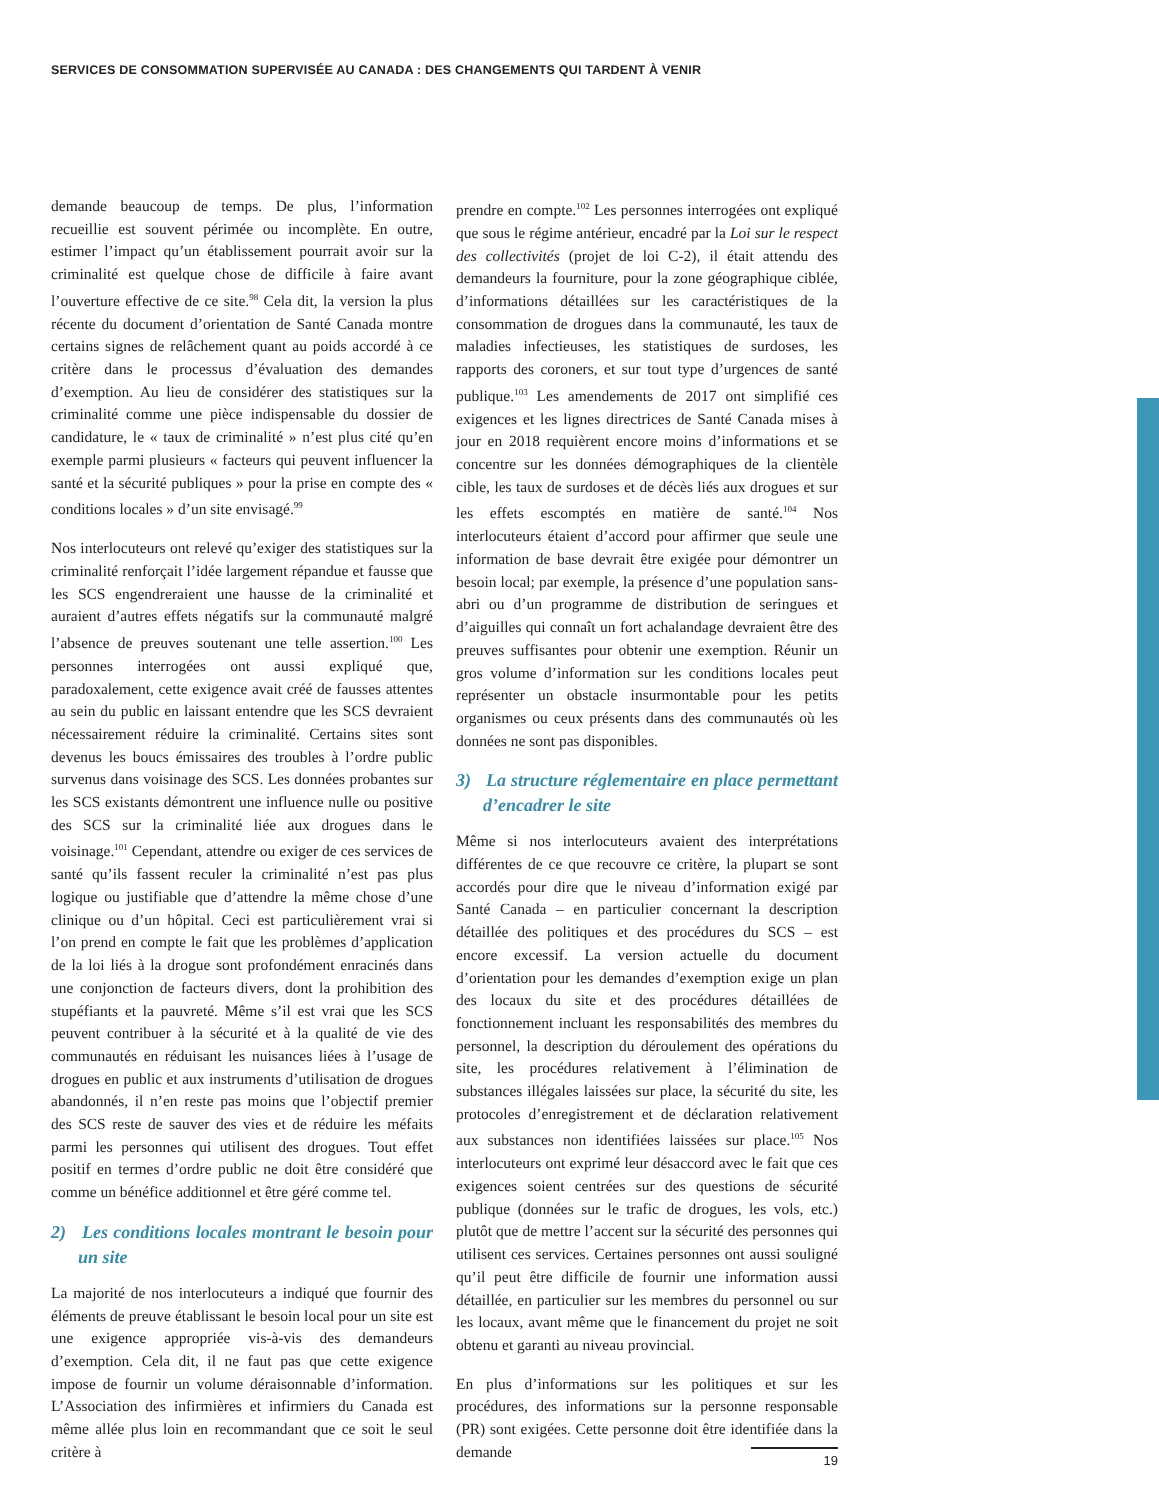SERVICES DE CONSOMMATION SUPERVISÉE AU CANADA : DES CHANGEMENTS QUI TARDENT À VENIR
demande beaucoup de temps. De plus, l’information recueillie est souvent périmée ou incomplète. En outre, estimer l’impact qu’un établissement pourrait avoir sur la criminalité est quelque chose de difficile à faire avant l’ouverture effective de ce site.<sup>98</sup> Cela dit, la version la plus récente du document d’orientation de Santé Canada montre certains signes de relâchement quant au poids accordé à ce critère dans le processus d’évaluation des demandes d’exemption. Au lieu de considérer des statistiques sur la criminalité comme une pièce indispensable du dossier de candidature, le « taux de criminalité » n’est plus cité qu’en exemple parmi plusieurs « facteurs qui peuvent influencer la santé et la sécurité publiques » pour la prise en compte des « conditions locales » d’un site envisagé.<sup>99</sup>
Nos interlocuteurs ont relevé qu’exiger des statistiques sur la criminalité renforçait l’idée largement répandue et fausse que les SCS engendreraient une hausse de la criminalité et auraient d’autres effets négatifs sur la communauté malgré l’absence de preuves soutenant une telle assertion.<sup>100</sup> Les personnes interrogées ont aussi expliqué que, paradoxalement, cette exigence avait créé de fausses attentes au sein du public en laissant entendre que les SCS devraient nécessairement réduire la criminalité. Certains sites sont devenus les boucs émissaires des troubles à l’ordre public survenus dans voisinage des SCS. Les données probantes sur les SCS existants démontrent une influence nulle ou positive des SCS sur la criminalité liée aux drogues dans le voisinage.<sup>101</sup> Cependant, attendre ou exiger de ces services de santé qu’ils fassent reculer la criminalité n’est pas plus logique ou justifiable que d’attendre la même chose d’une clinique ou d’un hôpital. Ceci est particulièrement vrai si l’on prend en compte le fait que les problèmes d’application de la loi liés à la drogue sont profondément enracinés dans une conjonction de facteurs divers, dont la prohibition des stupéfiants et la pauvreté. Même s’il est vrai que les SCS peuvent contribuer à la sécurité et à la qualité de vie des communautés en réduisant les nuisances liées à l’usage de drogues en public et aux instruments d’utilisation de drogues abandonnés, il n’en reste pas moins que l’objectif premier des SCS reste de sauver des vies et de réduire les méfaits parmi les personnes qui utilisent des drogues. Tout effet positif en termes d’ordre public ne doit être considéré que comme un bénéfice additionnel et être géré comme tel.
2) Les conditions locales montrant le besoin pour un site
La majorité de nos interlocuteurs a indiqué que fournir des éléments de preuve établissant le besoin local pour un site est une exigence appropriée vis-à-vis des demandeurs d’exemption. Cela dit, il ne faut pas que cette exigence impose de fournir un volume déraisonnable d’information. L’Association des infirmières et infirmiers du Canada est même allée plus loin en recommandant que ce soit le seul critère à
prendre en compte.<sup>102</sup> Les personnes interrogées ont expliqué que sous le régime antérieur, encadré par la Loi sur le respect des collectivités (projet de loi C-2), il était attendu des demandeurs la fourniture, pour la zone géographique ciblée, d’informations détaillées sur les caractéristiques de la consommation de drogues dans la communauté, les taux de maladies infectieuses, les statistiques de surdoses, les rapports des coroners, et sur tout type d’urgences de santé publique.<sup>103</sup> Les amendements de 2017 ont simplifié ces exigences et les lignes directrices de Santé Canada mises à jour en 2018 requièrent encore moins d’informations et se concentre sur les données démographiques de la clientèle cible, les taux de surdoses et de décès liés aux drogues et sur les effets escomptés en matière de santé.<sup>104</sup> Nos interlocuteurs étaient d’accord pour affirmer que seule une information de base devrait être exigée pour démontrer un besoin local; par exemple, la présence d’une population sans-abri ou d’un programme de distribution de seringues et d’aiguilles qui connaît un fort achalandage devraient être des preuves suffisantes pour obtenir une exemption. Réunir un gros volume d’information sur les conditions locales peut représenter un obstacle insurmontable pour les petits organismes ou ceux présents dans des communautés où les données ne sont pas disponibles.
3) La structure réglementaire en place permettant d’encadrer le site
Même si nos interlocuteurs avaient des interprétations différentes de ce que recouvre ce critère, la plupart se sont accordés pour dire que le niveau d’information exigé par Santé Canada – en particulier concernant la description détaillée des politiques et des procédures du SCS – est encore excessif. La version actuelle du document d’orientation pour les demandes d’exemption exige un plan des locaux du site et des procédures détaillées de fonctionnement incluant les responsabilités des membres du personnel, la description du déroulement des opérations du site, les procédures relativement à l’élimination de substances illégales laissées sur place, la sécurité du site, les protocoles d’enregistrement et de déclaration relativement aux substances non identifiées laissées sur place.<sup>105</sup> Nos interlocuteurs ont exprimé leur désaccord avec le fait que ces exigences soient centrées sur des questions de sécurité publique (données sur le trafic de drogues, les vols, etc.) plutôt que de mettre l’accent sur la sécurité des personnes qui utilisent ces services. Certaines personnes ont aussi souligné qu’il peut être difficile de fournir une information aussi détaillée, en particulier sur les membres du personnel ou sur les locaux, avant même que le financement du projet ne soit obtenu et garanti au niveau provincial.
En plus d’informations sur les politiques et sur les procédures, des informations sur la personne responsable (PR) sont exigées. Cette personne doit être identifiée dans la demande
19